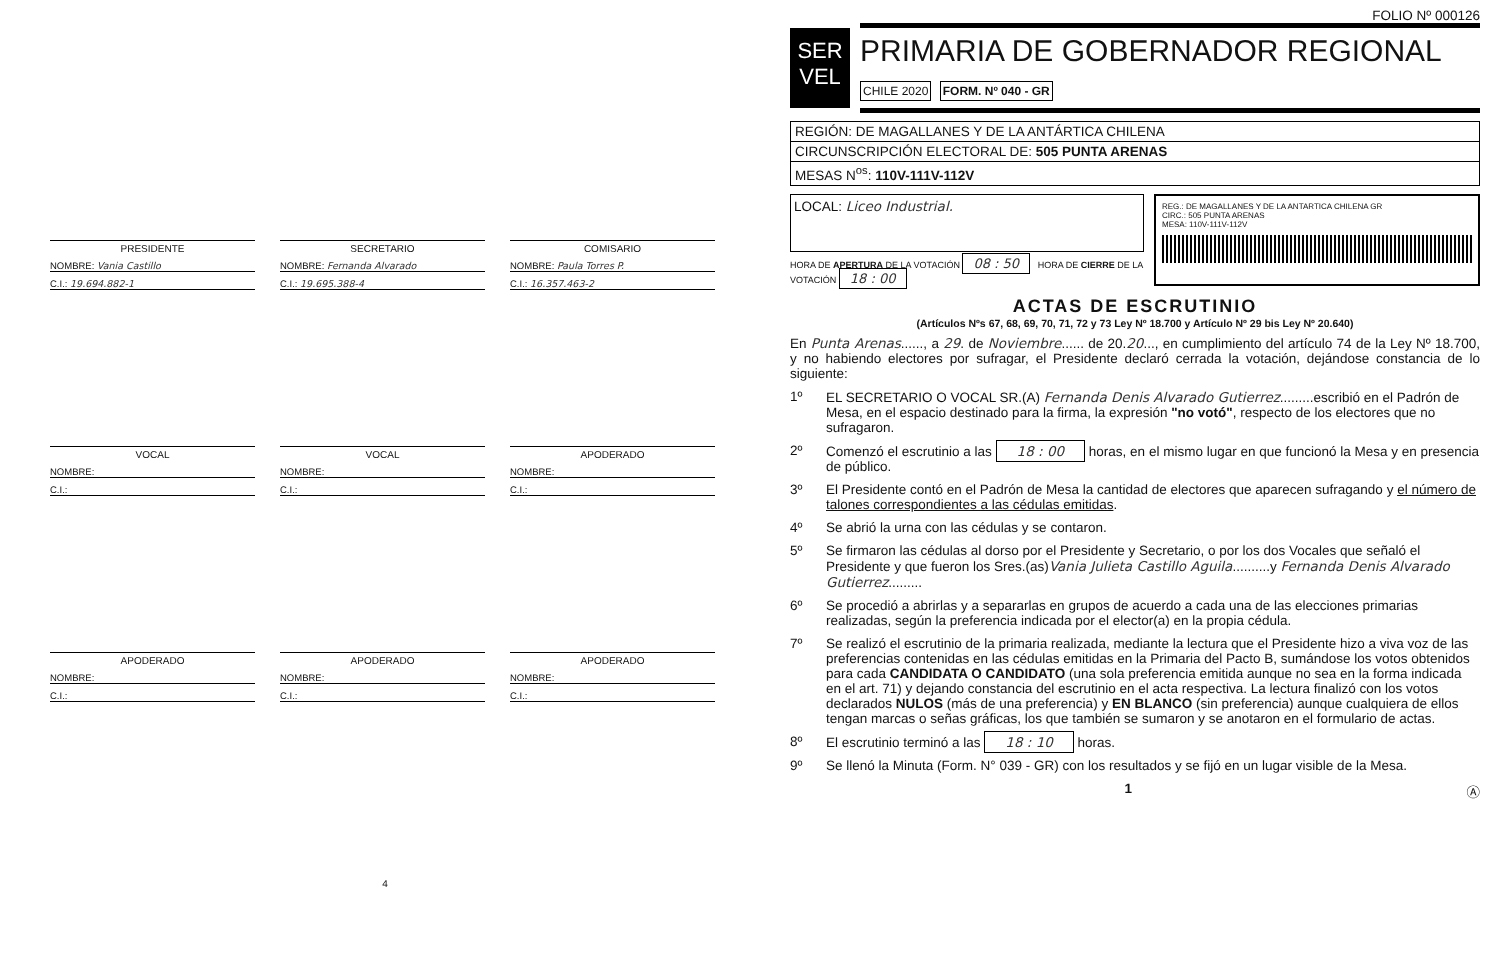PRESIDENTE
NOMBRE: Vania Castillo
C.I.: 19.694.882-1
SECRETARIO
NOMBRE: Fernanda Alvarado
C.I.: 19.695.388-4
COMISARIO
NOMBRE: Paula Torres P.
C.I.: 16.357.463-2
VOCAL
NOMBRE:
C.I.:
VOCAL
NOMBRE:
C.I.:
APODERADO
NOMBRE:
C.I.:
APODERADO
NOMBRE:
C.I.:
APODERADO
NOMBRE:
C.I.:
APODERADO
NOMBRE:
C.I.:
4
FOLIO Nº 000126
SER
VEL
PRIMARIA DE GOBERNADOR REGIONAL CHILE 2020 FORM. Nº 040 - GR
REGIÓN: DE MAGALLANES Y DE LA ANTÁRTICA CHILENA
CIRCUNSCRIPCIÓN ELECTORAL DE: 505 PUNTA ARENAS
MESAS N<sup>os</sup>: 110V-111V-112V
LOCAL: Liceo Industrial.
HORA DE APERTURA DE LA VOTACIÓN 08 : 50 HORA DE CIERRE DE LA VOTACIÓN 18 : 00
REG.: DE MAGALLANES Y DE LA ANTARTICA CHILENA GR
CIRC.: 505 PUNTA ARENAS
MESA: 110V-111V-112V
ACTAS DE ESCRUTINIO
(Artículos Nºs 67, 68, 69, 70, 71, 72 y 73 Ley Nº 18.700 y Artículo Nº 29 bis Ley Nº 20.640)
En Punta Arenas......, a 29. de Noviembre...... de 20.20..., en cumplimiento del artículo 74 de la Ley Nº 18.700, y no habiendo electores por sufragar, el Presidente declaró cerrada la votación, dejándose constancia de lo siguiente:
1º EL SECRETARIO O VOCAL SR.(A) Fernanda Denis Alvarado Gutierrez.........escribió en el Padrón de Mesa, en el espacio destinado para la firma, la expresión "no votó", respecto de los electores que no sufragaron.
2º Comenzó el escrutinio a las 18 : 00 horas, en el mismo lugar en que funcionó la Mesa y en presencia de público.
3º El Presidente contó en el Padrón de Mesa la cantidad de electores que aparecen sufragando y el número de talones correspondientes a las cédulas emitidas.
4º Se abrió la urna con las cédulas y se contaron.
5º Se firmaron las cédulas al dorso por el Presidente y Secretario, o por los dos Vocales que señaló el Presidente y que fueron los Sres.(as)Vania Julieta Castillo Aguila..........y Fernanda Denis Alvarado Gutierrez.........
6º Se procedió a abrirlas y a separarlas en grupos de acuerdo a cada una de las elecciones primarias realizadas, según la preferencia indicada por el elector(a) en la propia cédula.
7º Se realizó el escrutinio de la primaria realizada, mediante la lectura que el Presidente hizo a viva voz de las preferencias contenidas en las cédulas emitidas en la Primaria del Pacto B, sumándose los votos obtenidos para cada CANDIDATA O CANDIDATO (una sola preferencia emitida aunque no sea en la forma indicada en el art. 71) y dejando constancia del escrutinio en el acta respectiva. La lectura finalizó con los votos declarados NULOS (más de una preferencia) y EN BLANCO (sin preferencia) aunque cualquiera de ellos tengan marcas o señas gráficas, los que también se sumaron y se anotaron en el formulario de actas.
8º El escrutinio terminó a las 18 : 10 horas.
9º Se llenó la Minuta (Form. N° 039 - GR) con los resultados y se fijó en un lugar visible de la Mesa.
1 Ⓐ